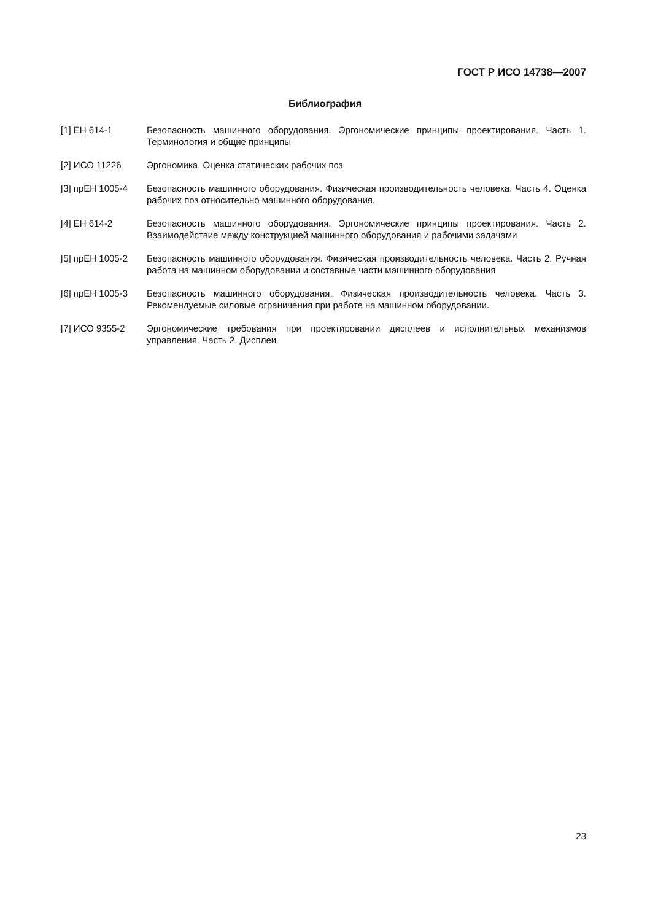ГОСТ Р ИСО 14738—2007
Библиография
[1] ЕН 614-1 Безопасность машинного оборудования. Эргономические принципы проектирования. Часть 1. Терминология и общие принципы
[2] ИСО 11226 Эргономика. Оценка статических рабочих поз
[3] прЕН 1005-4 Безопасность машинного оборудования. Физическая производительность человека. Часть 4. Оценка рабочих поз относительно машинного оборудования.
[4] ЕН 614-2 Безопасность машинного оборудования. Эргономические принципы проектирования. Часть 2. Взаимодействие между конструкцией машинного оборудования и рабочими задачами
[5] прЕН 1005-2 Безопасность машинного оборудования. Физическая производительность человека. Часть 2. Ручная работа на машинном оборудовании и составные части машинного оборудования
[6] прЕН 1005-3 Безопасность машинного оборудования. Физическая производительность человека. Часть 3. Рекомендуемые силовые ограничения при работе на машинном оборудовании.
[7] ИСО 9355-2 Эргономические требования при проектировании дисплеев и исполнительных механизмов управления. Часть 2. Дисплеи
23